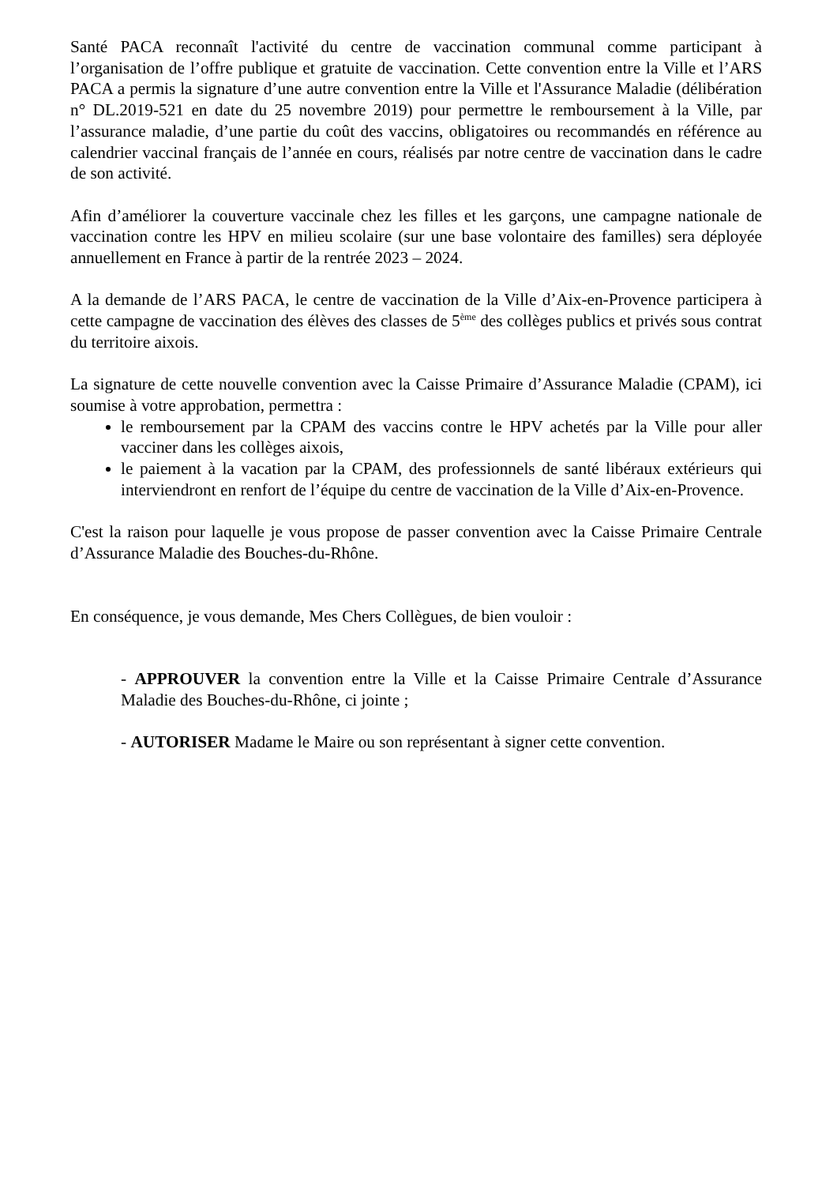Santé PACA reconnaît l'activité du centre de vaccination communal comme participant à l’organisation de l’offre publique et gratuite de vaccination. Cette convention entre la Ville et l’ARS PACA a permis la signature d’une autre convention entre la Ville et l'Assurance Maladie (délibération n° DL.2019-521 en date du 25 novembre 2019) pour permettre le remboursement à la Ville, par l’assurance maladie, d’une partie du coût des vaccins, obligatoires ou recommandés en référence au calendrier vaccinal français de l’année en cours, réalisés par notre centre de vaccination dans le cadre de son activité.
Afin d’améliorer la couverture vaccinale chez les filles et les garçons, une campagne nationale de vaccination contre les HPV en milieu scolaire (sur une base volontaire des familles) sera déployée annuellement en France à partir de la rentrée 2023 – 2024.
A la demande de l’ARS PACA, le centre de vaccination de la Ville d’Aix-en-Provence participera à cette campagne de vaccination des élèves des classes de 5<sup>ème</sup> des collèges publics et privés sous contrat du territoire aixois.
La signature de cette nouvelle convention avec la Caisse Primaire d’Assurance Maladie (CPAM), ici soumise à votre approbation, permettra :
le remboursement par la CPAM des vaccins contre le HPV achetés par la Ville pour aller vacciner dans les collèges aixois,
le paiement à la vacation par la CPAM, des professionnels de santé libéraux extérieurs qui interviendront en renfort de l’équipe du centre de vaccination de la Ville d’Aix-en-Provence.
C'est la raison pour laquelle je vous propose de passer convention avec la Caisse Primaire Centrale d’Assurance Maladie des Bouches-du-Rhône.
En conséquence, je vous demande, Mes Chers Collègues, de bien vouloir :
- APPROUVER la convention entre la Ville et la Caisse Primaire Centrale d’Assurance Maladie des Bouches-du-Rhône, ci jointe ;
- AUTORISER Madame le Maire ou son représentant à signer cette convention.